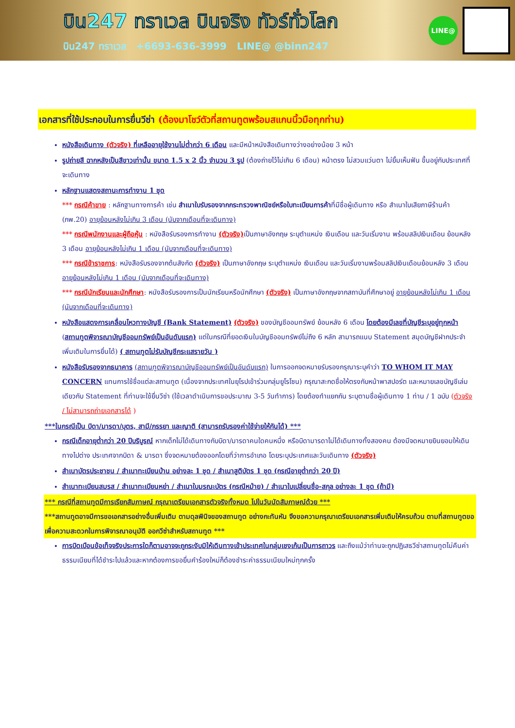บิน247 ทราเวล บินจริง ทัวร์ทั่วโลก
บิน247 ทราเวล +6693-636-3999 LINE@ @binn247
LINE@
เอกสารที่ใช้ประกอบในการยื่นวีซ่า (ต้องมาโชว์ตัวที่สถานทูตพร้อมสแกนนิ้วมือทุกท่าน)
หนังสือเดินทาง (ตัวจริง) ที่เหลืออายุใช้งานไม่ต่ำกว่า 6 เดือน และมีหน้าหนังสือเดินทางว่างอย่างน้อย 3 หน้า
รูปถ่ายสี ฉากหลังเป็นสีขาวเท่านั้น ขนาด 1.5 x 2 นิ้ว จำนวน 3 รูป (ต้องถ่ายไว้ไม่เกิน 6 เดือน) หน้าตรง ไม่สวมแว่นตา ไม่ยิ้มเห็นฟัน ขึ้นอยู่กับประเทศที่จะเดินทาง
หลักฐานแสดงสถานะการทำงาน 1 ชุด
*** กรณีค้าขาย : หลักฐานทางการค้า เช่น สำเนาใบรับรองจากกระทรวงพาณิชย์หรือใบทะเบียนการค้าที่มีชื่อผู้เดินทาง หรือ สำเนาใบเสียภาษีร้านค้า (ภพ.20) อายุย้อนหลังไม่เกิน 3 เดือน (นับจากเดือนที่จะเดินทาง)
*** กรณีพนักงานและผู้ถือหุ้น : หนังสือรับรองการทำงาน (ตัวจริง) เป็นภาษาอังกฤษ ระบุตำแหน่ง เงินเดือน และวันเริ่มงาน พร้อมสลิปเงินเดือน ย้อนหลัง 3 เดือน อายุย้อนหลังไม่เกิน 1 เดือน (นับจากเดือนที่จะเดินทาง)
*** กรณีข้าราชการ: หนังสือรับรองจากต้นสังกัด (ตัวจริง) เป็นภาษาอังกฤษ ระบุตำแหน่ง เงินเดือน และวันเริ่มงานพร้อมสลิปเงินเดือนย้อนหลัง 3 เดือน อายุย้อนหลังไม่เกิน 1 เดือน (นับจากเดือนที่จะเดินทาง)
*** กรณีนักเรียนและนักศึกษา: หนังสือรับรองการเป็นนักเรียนหรือนักศึกษา (ตัวจริง) เป็นภาษาอังกฤษจากสถาบันที่ศึกษาอยู่ อายุย้อนหลังไม่เกิน 1 เดือน (นับจากเดือนที่จะเดินทาง)
หนังสือแสดงการเคลื่อนไหวทางบัญชี (Bank Statement) (ตัวจริง) ของบัญชีออมทรัพย์ ย้อนหลัง 6 เดือน โดยต้องมีเลขที่บัญชีระบุอยู่ทุกหน้า (สถานทูตพิจารณาบัญชีออมทรัพย์เป็นอันดับแรก) แต่ในกรณีที่ยอดเงินในบัญชีออมทรัพย์ไม่ถึง 6 หลัก สามารถแนบ Statement สมุดบัญชีฝากประจำเพิ่มเติมในการยื่นได้) ( สถานทูตไม่รับบัญชีกระแสรายวัน )
หนังสือรับรองจากธนาคาร (สถานทูตพิจารณาบัญชีออมทรัพย์เป็นอันดับแรก) ในการออกจดหมายรับรองกรุณาระบุคำว่า TO WHOM IT MAY CONCERN แทนการใช้ชื่อแต่ละสถานทูต (เนื่องจากประเทศในยุโรปเข้าร่วมกลุ่มยูโรโซน) กรุณาสะกดชื่อให้ตรงกับหน้าพาสปอร์ต และหมายเลขบัญชีเล่มเดียวกับ Statement ที่ท่านจะใช้ยื่นวีซ่า (ใช้เวลาดำเนินการขอประมาณ 3-5 วันทำการ) โดยต้องทำแยกกัน ระบุตามชื่อผู้เดินทาง 1 ท่าน / 1 ฉบับ (ตัวจริง / ไม่สามารถถ่ายเอกสารได้ )
***ในกรณีเป็น บิดา/มารดา/บุตร, สามี/ภรรยา และญาติ (สามารถรับรองค่าใช้จ่ายให้กันได้) ***
กรณีเด็กอายุต่ำกว่า 20 ปีบริบูรณ์ หากเด็กไม่ได้เดินทางกับบิดา/มารดาคนใดคนหนึ่ง หรือบิดามารดาไม่ได้เดินทางทั้งสองคน ต้องมีจดหมายยินยอมให้เดินทางไปต่าง ประเทศจากบิดา & มารดา ซึ่งจดหมายต้องออกโดยที่ว่าการอำเภอ โดยระบุประเทศและวันเดินทาง (ตัวจริง)
สำเนาบัตรประชาชน / สำเนาทะเบียนบ้าน อย่างละ 1 ชุด / สำเนาสูติบัตร 1 ชุด (กรณีอายุต่ำกว่า 20 ปี)
สำเนาทะเบียนสมรส / สำเนาทะเบียนหย่า / สำเนาใบมรณะบัตร (กรณีหม้าย) / สำเนาใบเปลี่ยนชื่อ-สกุล อย่างละ 1 ชุด (ถ้ามี)
*** กรณีที่สถานทูตมีการเรียกสัมภาษณ์ กรุณาเตรียมเอกสารตัวจริงทั้งหมด ไปในวันนัดสัมภาษณ์ด้วย ***
***สถานทูตอาจมีการขอเอกสารอย่างอื่นเพิ่มเติม ตามดุลพินิจของสถานทูต อย่างกะทันหัน จึงขอความกรุณาเตรียมเอกสารเพิ่มเติมให้ครบถ้วน ตามที่สถานทูตขอ เพื่อความสะดวกในการพิจารณาอนุมัติ ออกวีซ่าสำหรับสถานทูต ***
การบิดเบือนข้อเท็จจริงประการใดก็ตามอาจจะถูกระงับมิให้เดินทางเข้าประเทศในกลุ่มเชงเก้นเป็นการถาวร และถึงแม้ว่าท่านจะถูกปฏิเสธวีซ่าสถานทูตไม่คืนค่าธรรมเนียมที่ได้ชำระไปแล้วและหากต้องการขอยื่นคำร้องใหม่ก็ต้องชำระค่าธรรมเนียมใหม่ทุกครั้ง